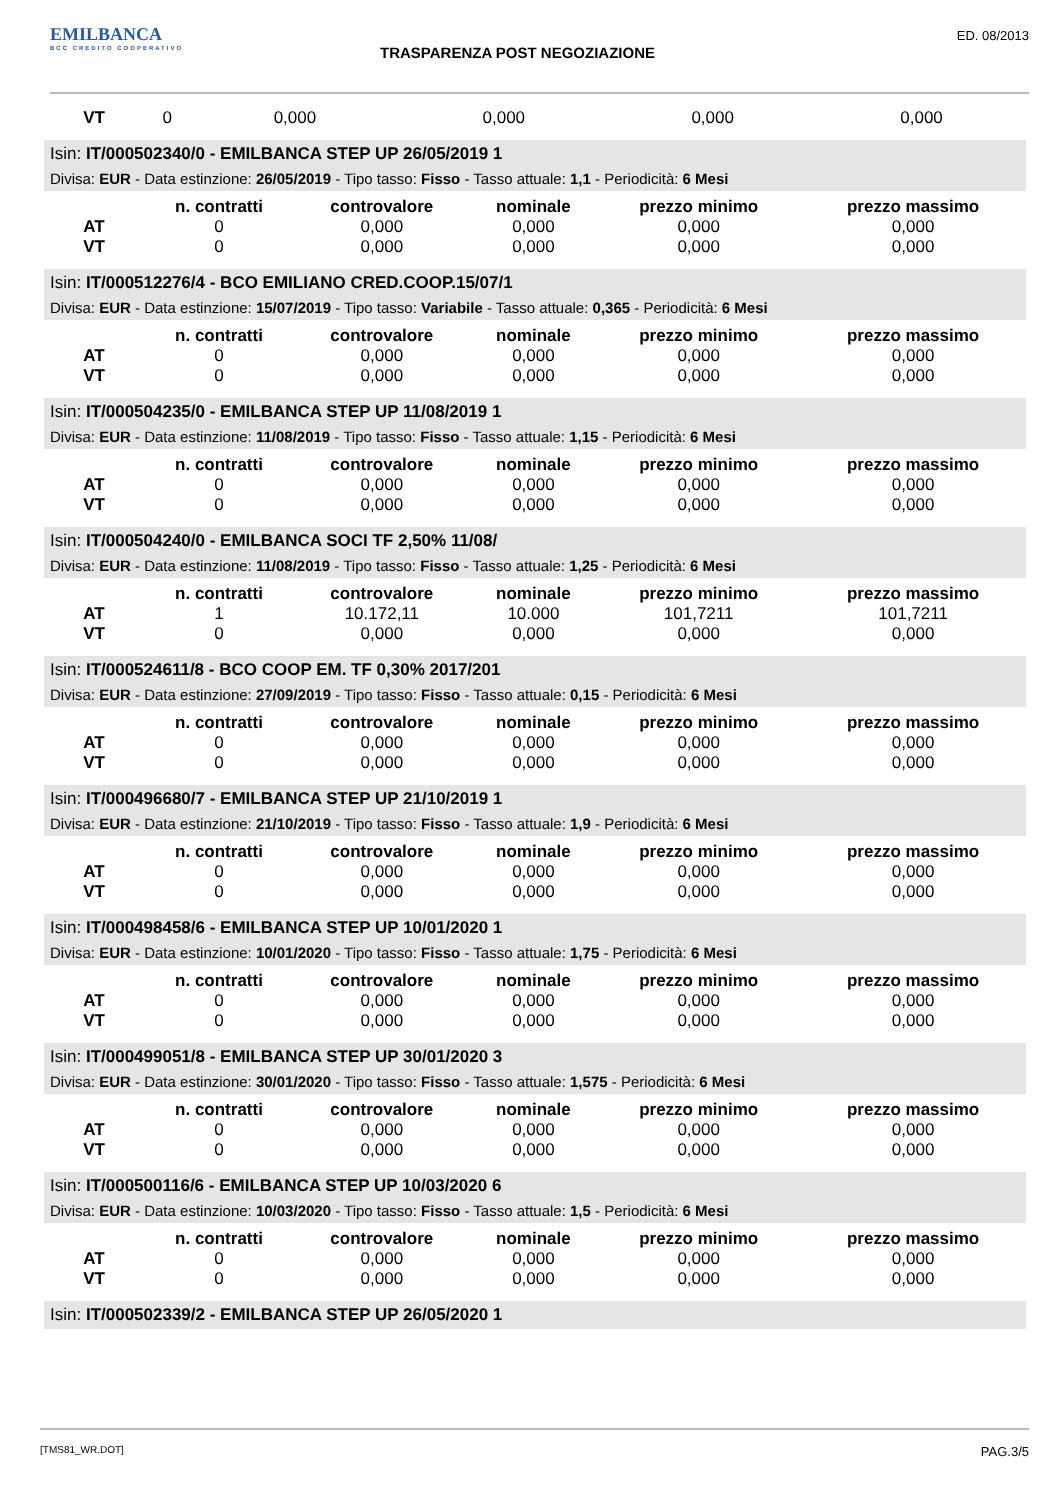EMILBANCA
BCC CREDITO COOPERATIVO
TRASPARENZA POST NEGOZIAZIONE
ED. 08/2013
| VT | 0 | 0,000 | 0,000 | 0,000 | 0,000 |
Isin: IT/000502340/0 - EMILBANCA STEP UP 26/05/2019 1
Divisa: EUR - Data estinzione: 26/05/2019 - Tipo tasso: Fisso - Tasso attuale: 1,1 - Periodicità: 6 Mesi
| | n. contratti | controvalore | nominale | prezzo minimo | prezzo massimo |
| --- | --- | --- | --- | --- | --- |
| AT | 0 | 0,000 | 0,000 | 0,000 | 0,000 |
| VT | 0 | 0,000 | 0,000 | 0,000 | 0,000 |
Isin: IT/000512276/4 - BCO EMILIANO CRED.COOP.15/07/1
Divisa: EUR - Data estinzione: 15/07/2019 - Tipo tasso: Variabile - Tasso attuale: 0,365 - Periodicità: 6 Mesi
| | n. contratti | controvalore | nominale | prezzo minimo | prezzo massimo |
| --- | --- | --- | --- | --- | --- |
| AT | 0 | 0,000 | 0,000 | 0,000 | 0,000 |
| VT | 0 | 0,000 | 0,000 | 0,000 | 0,000 |
Isin: IT/000504235/0 - EMILBANCA STEP UP 11/08/2019 1
Divisa: EUR - Data estinzione: 11/08/2019 - Tipo tasso: Fisso - Tasso attuale: 1,15 - Periodicità: 6 Mesi
| | n. contratti | controvalore | nominale | prezzo minimo | prezzo massimo |
| --- | --- | --- | --- | --- | --- |
| AT | 0 | 0,000 | 0,000 | 0,000 | 0,000 |
| VT | 0 | 0,000 | 0,000 | 0,000 | 0,000 |
Isin: IT/000504240/0 - EMILBANCA SOCI TF 2,50% 11/08/
Divisa: EUR - Data estinzione: 11/08/2019 - Tipo tasso: Fisso - Tasso attuale: 1,25 - Periodicità: 6 Mesi
| | n. contratti | controvalore | nominale | prezzo minimo | prezzo massimo |
| --- | --- | --- | --- | --- | --- |
| AT | 1 | 10.172,11 | 10.000 | 101,7211 | 101,7211 |
| VT | 0 | 0,000 | 0,000 | 0,000 | 0,000 |
Isin: IT/000524611/8 - BCO COOP EM. TF 0,30% 2017/201
Divisa: EUR - Data estinzione: 27/09/2019 - Tipo tasso: Fisso - Tasso attuale: 0,15 - Periodicità: 6 Mesi
| | n. contratti | controvalore | nominale | prezzo minimo | prezzo massimo |
| --- | --- | --- | --- | --- | --- |
| AT | 0 | 0,000 | 0,000 | 0,000 | 0,000 |
| VT | 0 | 0,000 | 0,000 | 0,000 | 0,000 |
Isin: IT/000496680/7 - EMILBANCA STEP UP 21/10/2019 1
Divisa: EUR - Data estinzione: 21/10/2019 - Tipo tasso: Fisso - Tasso attuale: 1,9 - Periodicità: 6 Mesi
| | n. contratti | controvalore | nominale | prezzo minimo | prezzo massimo |
| --- | --- | --- | --- | --- | --- |
| AT | 0 | 0,000 | 0,000 | 0,000 | 0,000 |
| VT | 0 | 0,000 | 0,000 | 0,000 | 0,000 |
Isin: IT/000498458/6 - EMILBANCA STEP UP 10/01/2020 1
Divisa: EUR - Data estinzione: 10/01/2020 - Tipo tasso: Fisso - Tasso attuale: 1,75 - Periodicità: 6 Mesi
| | n. contratti | controvalore | nominale | prezzo minimo | prezzo massimo |
| --- | --- | --- | --- | --- | --- |
| AT | 0 | 0,000 | 0,000 | 0,000 | 0,000 |
| VT | 0 | 0,000 | 0,000 | 0,000 | 0,000 |
Isin: IT/000499051/8 - EMILBANCA STEP UP 30/01/2020 3
Divisa: EUR - Data estinzione: 30/01/2020 - Tipo tasso: Fisso - Tasso attuale: 1,575 - Periodicità: 6 Mesi
| | n. contratti | controvalore | nominale | prezzo minimo | prezzo massimo |
| --- | --- | --- | --- | --- | --- |
| AT | 0 | 0,000 | 0,000 | 0,000 | 0,000 |
| VT | 0 | 0,000 | 0,000 | 0,000 | 0,000 |
Isin: IT/000500116/6 - EMILBANCA STEP UP 10/03/2020 6
Divisa: EUR - Data estinzione: 10/03/2020 - Tipo tasso: Fisso - Tasso attuale: 1,5 - Periodicità: 6 Mesi
| | n. contratti | controvalore | nominale | prezzo minimo | prezzo massimo |
| --- | --- | --- | --- | --- | --- |
| AT | 0 | 0,000 | 0,000 | 0,000 | 0,000 |
| VT | 0 | 0,000 | 0,000 | 0,000 | 0,000 |
Isin: IT/000502339/2 - EMILBANCA STEP UP 26/05/2020 1
[TMS81_WR.DOT] PAG.3/5